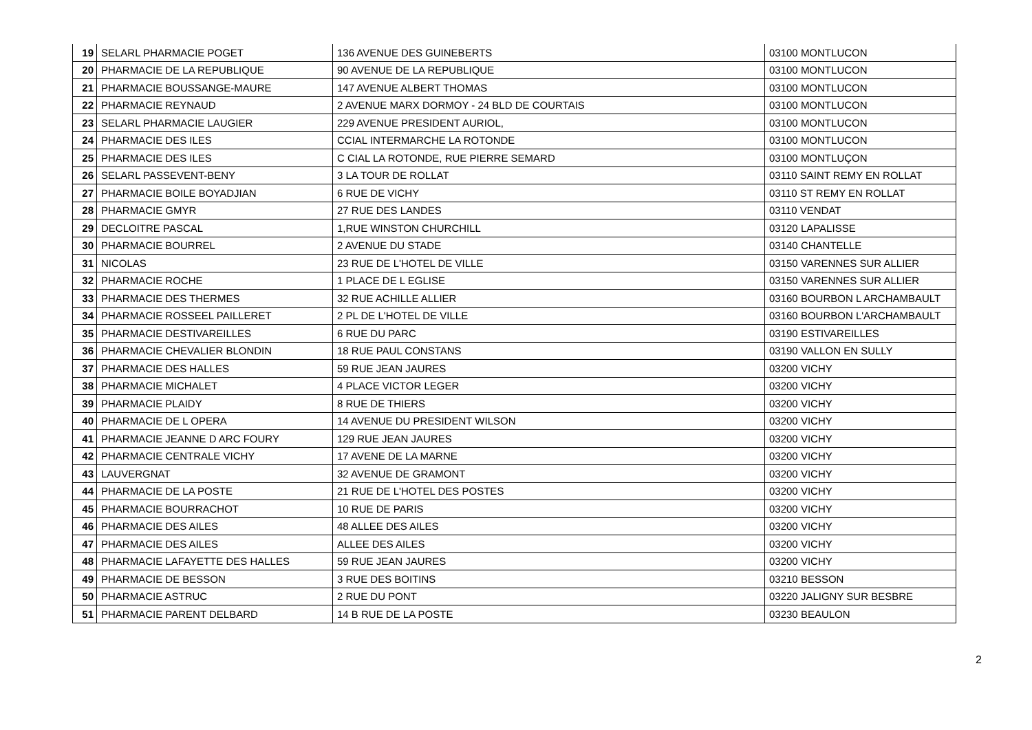| 19 | SELARL PHARMACIE POGET | 136 AVENUE DES GUINEBERTS | 03100 MONTLUCON |
| 20 | PHARMACIE DE LA REPUBLIQUE | 90 AVENUE DE LA REPUBLIQUE | 03100 MONTLUCON |
| 21 | PHARMACIE BOUSSANGE-MAURE | 147 AVENUE ALBERT THOMAS | 03100 MONTLUCON |
| 22 | PHARMACIE REYNAUD | 2 AVENUE MARX DORMOY - 24 BLD DE COURTAIS | 03100 MONTLUCON |
| 23 | SELARL PHARMACIE LAUGIER | 229 AVENUE PRESIDENT AURIOL, | 03100 MONTLUCON |
| 24 | PHARMACIE DES ILES | CCIAL INTERMARCHE LA ROTONDE | 03100 MONTLUCON |
| 25 | PHARMACIE DES ILES | C CIAL LA ROTONDE, RUE PIERRE SEMARD | 03100 MONTLUÇON |
| 26 | SELARL PASSEVENT-BENY | 3 LA TOUR DE ROLLAT | 03110 SAINT REMY EN ROLLAT |
| 27 | PHARMACIE BOILE BOYADJIAN | 6 RUE DE VICHY | 03110 ST REMY EN ROLLAT |
| 28 | PHARMACIE GMYR | 27 RUE DES LANDES | 03110 VENDAT |
| 29 | DECLOITRE PASCAL | 1,RUE WINSTON CHURCHILL | 03120 LAPALISSE |
| 30 | PHARMACIE BOURREL | 2 AVENUE DU STADE | 03140 CHANTELLE |
| 31 | NICOLAS | 23 RUE DE L'HOTEL DE VILLE | 03150 VARENNES SUR ALLIER |
| 32 | PHARMACIE ROCHE | 1 PLACE DE L EGLISE | 03150 VARENNES SUR ALLIER |
| 33 | PHARMACIE DES THERMES | 32 RUE ACHILLE ALLIER | 03160 BOURBON L ARCHAMBAULT |
| 34 | PHARMACIE ROSSEEL PAILLERET | 2 PL DE L'HOTEL DE VILLE | 03160 BOURBON L'ARCHAMBAULT |
| 35 | PHARMACIE DESTIVAREILLES | 6 RUE DU PARC | 03190 ESTIVAREILLES |
| 36 | PHARMACIE CHEVALIER BLONDIN | 18 RUE PAUL CONSTANS | 03190 VALLON EN SULLY |
| 37 | PHARMACIE DES HALLES | 59 RUE JEAN JAURES | 03200 VICHY |
| 38 | PHARMACIE MICHALET | 4 PLACE VICTOR LEGER | 03200 VICHY |
| 39 | PHARMACIE PLAIDY | 8 RUE DE THIERS | 03200 VICHY |
| 40 | PHARMACIE DE L OPERA | 14 AVENUE DU PRESIDENT WILSON | 03200 VICHY |
| 41 | PHARMACIE JEANNE D ARC FOURY | 129 RUE JEAN JAURES | 03200 VICHY |
| 42 | PHARMACIE CENTRALE VICHY | 17 AVENE DE LA MARNE | 03200 VICHY |
| 43 | LAUVERGNAT | 32 AVENUE DE GRAMONT | 03200 VICHY |
| 44 | PHARMACIE DE LA POSTE | 21 RUE DE L'HOTEL DES POSTES | 03200 VICHY |
| 45 | PHARMACIE BOURRACHOT | 10 RUE DE PARIS | 03200 VICHY |
| 46 | PHARMACIE DES AILES | 48 ALLEE DES AILES | 03200 VICHY |
| 47 | PHARMACIE DES AILES | ALLEE DES AILES | 03200 VICHY |
| 48 | PHARMACIE LAFAYETTE DES HALLES | 59 RUE JEAN JAURES | 03200 VICHY |
| 49 | PHARMACIE DE BESSON | 3 RUE DES BOITINS | 03210 BESSON |
| 50 | PHARMACIE ASTRUC | 2 RUE DU PONT | 03220 JALIGNY SUR BESBRE |
| 51 | PHARMACIE PARENT DELBARD | 14 B RUE DE LA POSTE | 03230 BEAULON |
2